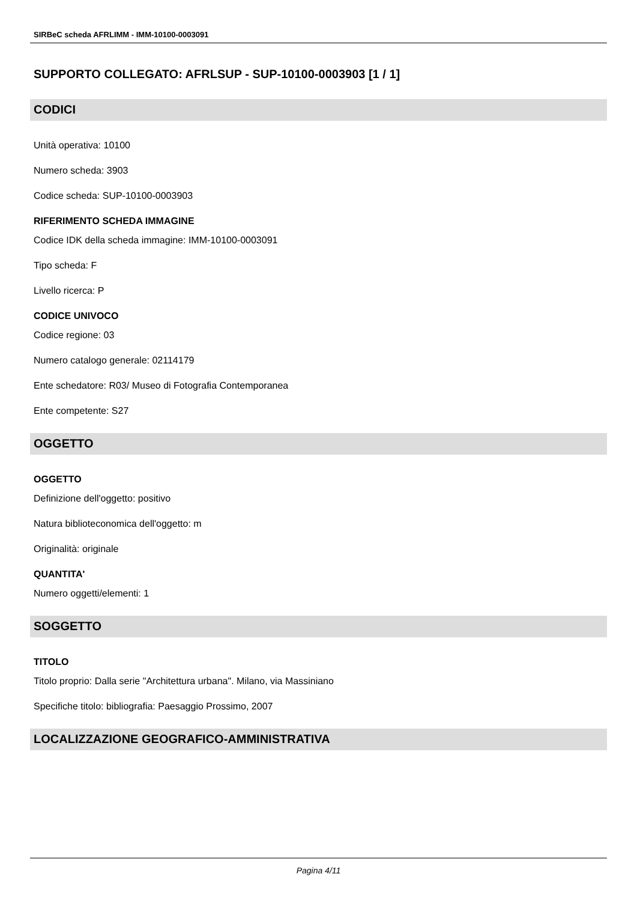SIRBeC scheda AFRLIMM - IMM-10100-0003091
SUPPORTO COLLEGATO: AFRLSUP - SUP-10100-0003903 [1 / 1]
CODICI
Unità operativa: 10100
Numero scheda: 3903
Codice scheda: SUP-10100-0003903
RIFERIMENTO SCHEDA IMMAGINE
Codice IDK della scheda immagine: IMM-10100-0003091
Tipo scheda: F
Livello ricerca: P
CODICE UNIVOCO
Codice regione: 03
Numero catalogo generale: 02114179
Ente schedatore: R03/ Museo di Fotografia Contemporanea
Ente competente: S27
OGGETTO
OGGETTO
Definizione dell'oggetto: positivo
Natura biblioteconomica dell'oggetto: m
Originalità: originale
QUANTITA'
Numero oggetti/elementi: 1
SOGGETTO
TITOLO
Titolo proprio: Dalla serie "Architettura urbana". Milano, via Massiniano
Specifiche titolo: bibliografia: Paesaggio Prossimo, 2007
LOCALIZZAZIONE GEOGRAFICO-AMMINISTRATIVA
Pagina 4/11